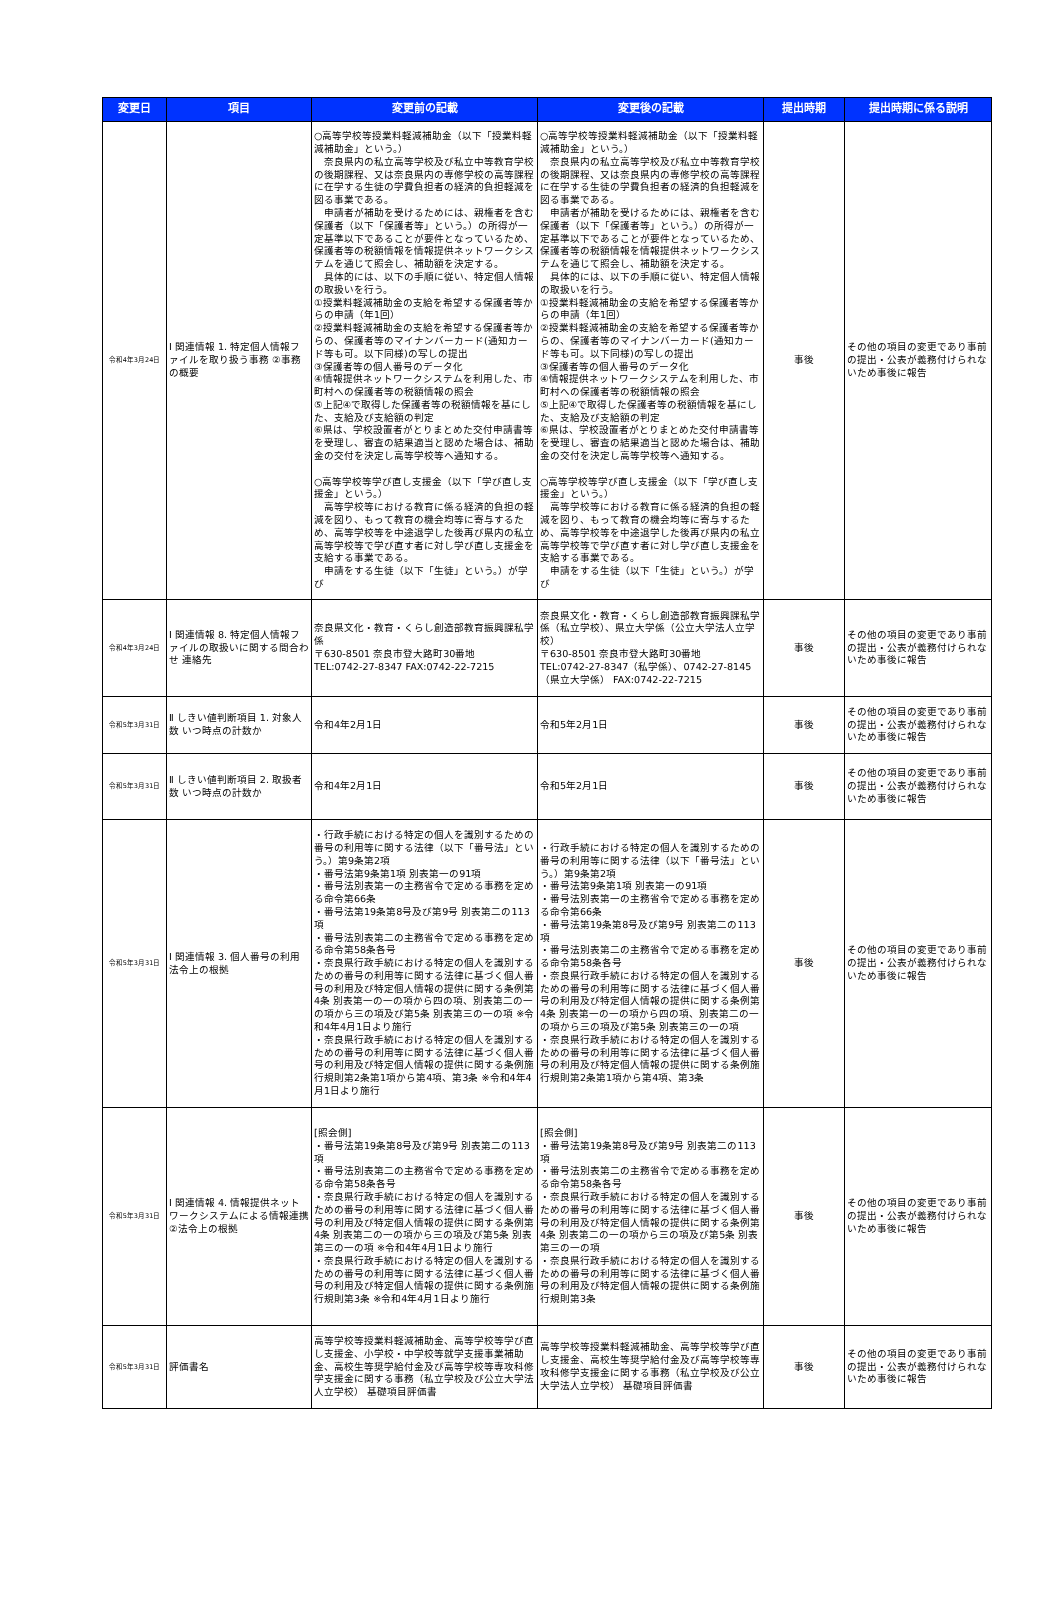| 変更日 | 項目 | 変更前の記載 | 変更後の記載 | 提出時期 | 提出時期に係る説明 |
| --- | --- | --- | --- | --- | --- |
| 令和4年3月24日 | Ⅰ 関連情報 1. 特定個人情報ファイルを取り扱う事務 ②事務の概要 | ○高等学校等授業料軽減補助金（以下「授業料軽減補助金」という。） 奈良県内の私立高等学校及び私立中等教育学校の後期課程、又は奈良県内の専修学校の高等課程に在学する生徒の学費負担者の経済的負担軽減を図る事業である。 申請者が補助を受けるためには、親権者を含む保護者（以下「保護者等」という。）の所得が一定基準以下であることが要件となっているため、保護者等の税額情報を情報提供ネットワークシステムを通じて照会し、補助額を決定する。 具体的には、以下の手順に従い、特定個人情報の取扱いを行う。 ①授業料軽減補助金の支給を希望する保護者等からの申請（年1回） ②授業料軽減補助金の支給を希望する保護者等からの、保護者等のマイナンバーカード(通知カード等も可。以下同様)の写しの提出 ③保護者等の個人番号のデータ化 ④情報提供ネットワークシステムを利用した、市町村への保護者等の税額情報の照会 ⑤上記④で取得した保護者等の税額情報を基にした、支給及び支給額の判定 ⑥県は、学校設置者がとりまとめた交付申請書等を受理し、審査の結果適当と認めた場合は、補助金の交付を決定し高等学校等へ通知する。 ○高等学校等学び直し支援金（以下「学び直し支援金」という。） 高等学校等における教育に係る経済的負担の軽減を図り、もって教育の機会均等に寄与するため、高等学校等を中途退学した後再び県内の私立高等学校等で学び直す者に対し学び直し支援金を支給する事業である。 申請をする生徒（以下「生徒」という。）が学び | ○高等学校等授業料軽減補助金（以下「授業料軽減補助金」という。） 奈良県内の私立高等学校及び私立中等教育学校の後期課程、又は奈良県内の専修学校の高等課程に在学する生徒の学費負担者の経済的負担軽減を図る事業である。 申請者が補助を受けるためには、親権者を含む保護者（以下「保護者等」という。）の所得が一定基準以下であることが要件となっているため、保護者等の税額情報を情報提供ネットワークシステムを通じて照会し、補助額を決定する。 具体的には、以下の手順に従い、特定個人情報の取扱いを行う。 ①授業料軽減補助金の支給を希望する保護者等からの申請（年1回） ②授業料軽減補助金の支給を希望する保護者等からの、保護者等のマイナンバーカード(通知カード等も可。以下同様)の写しの提出 ③保護者等の個人番号のデータ化 ④情報提供ネットワークシステムを利用した、市町村への保護者等の税額情報の照会 ⑤上記④で取得した保護者等の税額情報を基にした、支給及び支給額の判定 ⑥県は、学校設置者がとりまとめた交付申請書等を受理し、審査の結果適当と認めた場合は、補助金の交付を決定し高等学校等へ通知する。 ○高等学校等学び直し支援金（以下「学び直し支援金」という。） 高等学校等における教育に係る経済的負担の軽減を図り、もって教育の機会均等に寄与するため、高等学校等を中途退学した後再び県内の私立高等学校等で学び直す者に対し学び直し支援金を支給する事業である。 申請をする生徒（以下「生徒」という。）が学び | 事後 | その他の項目の変更であり事前の提出・公表が義務付けられないため事後に報告 |
| 令和4年3月24日 | Ⅰ 関連情報 8. 特定個人情報ファイルの取扱いに関する問合わせ 連絡先 | 奈良県文化・教育・くらし創造部教育振興課私学係 〒630-8501 奈良市登大路町30番地 TEL:0742-27-8347 FAX:0742-22-7215 | 奈良県文化・教育・くらし創造部教育振興課私学係（私立学校）、県立大学係（公立大学法人立学校） 〒630-8501 奈良市登大路町30番地 TEL:0742-27-8347（私学係）、0742-27-8145（県立大学係） FAX:0742-22-7215 | 事後 | その他の項目の変更であり事前の提出・公表が義務付けられないため事後に報告 |
| 令和5年3月31日 | Ⅱ しきい値判断項目 1. 対象人数 いつ時点の計数か | 令和4年2月1日 | 令和5年2月1日 | 事後 | その他の項目の変更であり事前の提出・公表が義務付けられないため事後に報告 |
| 令和5年3月31日 | Ⅱ しきい値判断項目 2. 取扱者数 いつ時点の計数か | 令和4年2月1日 | 令和5年2月1日 | 事後 | その他の項目の変更であり事前の提出・公表が義務付けられないため事後に報告 |
| 令和5年3月31日 | Ⅰ 関連情報 3. 個人番号の利用 法令上の根拠 | ・行政手続における特定の個人を識別するための番号の利用等に関する法律（以下「番号法」という。）第9条第2項 ・番号法第9条第1項 別表第一の91項 ・番号法別表第一の主務省令で定める事務を定める命令第66条 ・番号法第19条第8号及び第9号 別表第二の113項 ・番号法別表第二の主務省令で定める事務を定める命令第58条各号 ・奈良県行政手続における特定の個人を識別するための番号の利用等に関する法律に基づく個人番号の利用及び特定個人情報の提供に関する条例第4条 別表第一の一の項から四の項、別表第二の一の項から三の項及び第5条 別表第三の一の項 ※令和4年4月1日より施行 ・奈良県行政手続における特定の個人を識別するための番号の利用等に関する法律に基づく個人番号の利用及び特定個人情報の提供に関する条例施行規則第2条第1項から第4項、第3条 ※令和4年4月1日より施行 | ・行政手続における特定の個人を識別するための番号の利用等に関する法律（以下「番号法」という。）第9条第2項 ・番号法第9条第1項 別表第一の91項 ・番号法別表第一の主務省令で定める事務を定める命令第66条 ・番号法第19条第8号及び第9号 別表第二の113項 ・番号法別表第二の主務省令で定める事務を定める命令第58条各号 ・奈良県行政手続における特定の個人を識別するための番号の利用等に関する法律に基づく個人番号の利用及び特定個人情報の提供に関する条例第4条 別表第一の一の項から四の項、別表第二の一の項から三の項及び第5条 別表第三の一の項 ・奈良県行政手続における特定の個人を識別するための番号の利用等に関する法律に基づく個人番号の利用及び特定個人情報の提供に関する条例施行規則第2条第1項から第4項、第3条 | 事後 | その他の項目の変更であり事前の提出・公表が義務付けられないため事後に報告 |
| 令和5年3月31日 | Ⅰ 関連情報 4. 情報提供ネットワークシステムによる情報連携 ②法令上の根拠 | [照会側] ・番号法第19条第8号及び第9号 別表第二の113項 ・番号法別表第二の主務省令で定める事務を定める命令第58条各号 ・奈良県行政手続における特定の個人を識別するための番号の利用等に関する法律に基づく個人番号の利用及び特定個人情報の提供に関する条例第4条 別表第二の一の項から三の項及び第5条 別表第三の一の項 ※令和4年4月1日より施行 ・奈良県行政手続における特定の個人を識別するための番号の利用等に関する法律に基づく個人番号の利用及び特定個人情報の提供に関する条例施行規則第3条 ※令和4年4月1日より施行 | [照会側] ・番号法第19条第8号及び第9号 別表第二の113項 ・番号法別表第二の主務省令で定める事務を定める命令第58条各号 ・奈良県行政手続における特定の個人を識別するための番号の利用等に関する法律に基づく個人番号の利用及び特定個人情報の提供に関する条例第4条 別表第二の一の項から三の項及び第5条 別表第三の一の項 ・奈良県行政手続における特定の個人を識別するための番号の利用等に関する法律に基づく個人番号の利用及び特定個人情報の提供に関する条例施行規則第3条 | 事後 | その他の項目の変更であり事前の提出・公表が義務付けられないため事後に報告 |
| 令和5年3月31日 | 評価書名 | 高等学校等授業料軽減補助金、高等学校等学び直し支援金、小学校・中学校等就学支援事業補助金、高校生等奨学給付金及び高等学校等専攻科修学支援金に関する事務（私立学校及び公立大学法人立学校） 基礎項目評価書 | 高等学校等授業料軽減補助金、高等学校等学び直し支援金、高校生等奨学給付金及び高等学校等専攻科修学支援金に関する事務（私立学校及び公立大学法人立学校） 基礎項目評価書 | 事後 | その他の項目の変更であり事前の提出・公表が義務付けられないため事後に報告 |